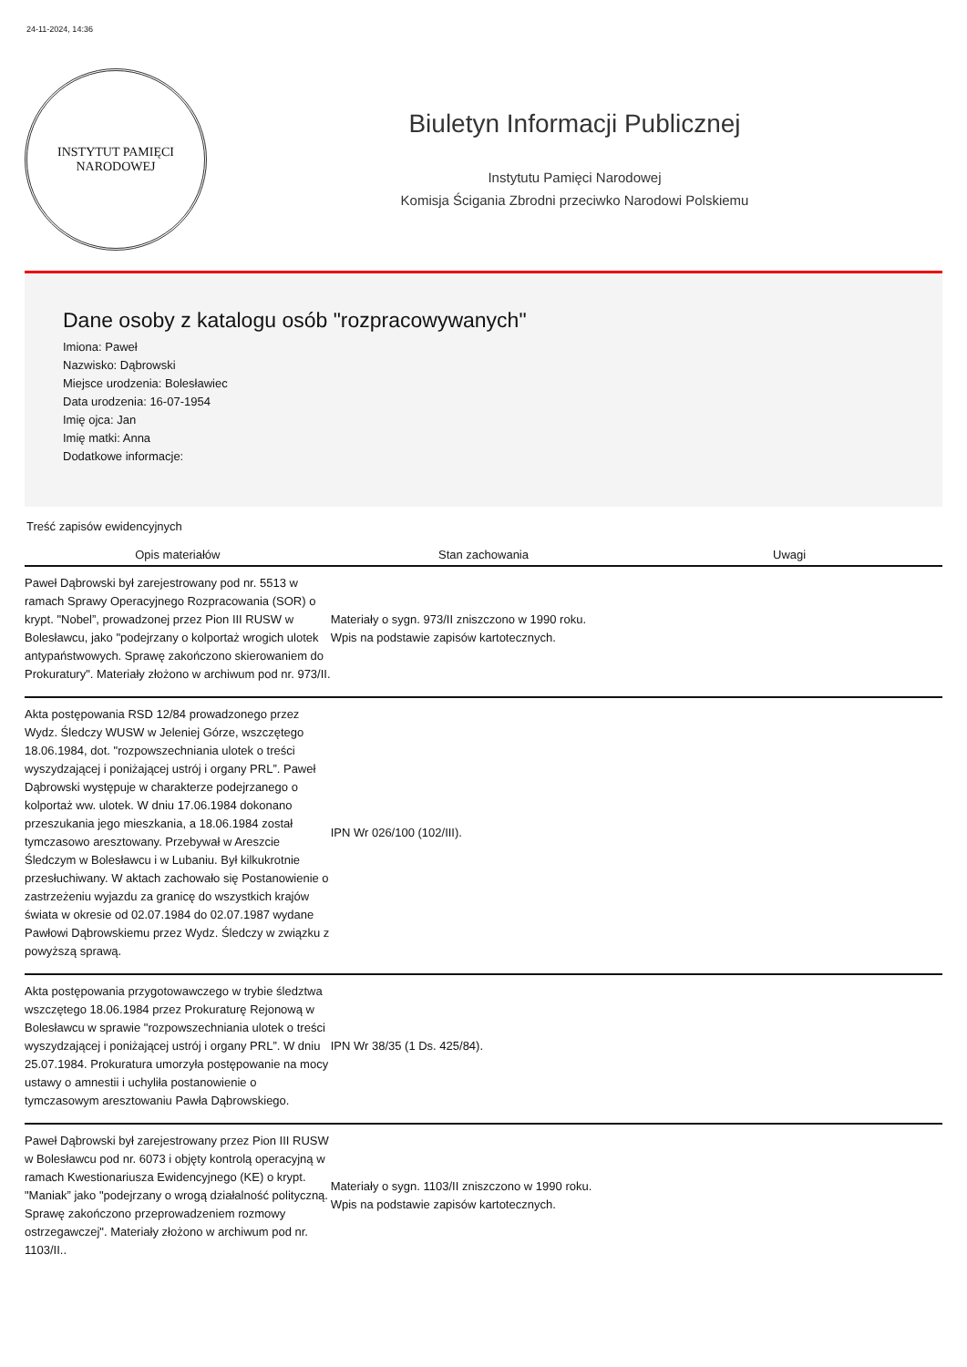24-11-2024, 14:36
INSTYTUT PAMIĘCI
NARODOWEJ
Biuletyn Informacji Publicznej
Instytutu Pamięci Narodowej
Komisja Ścigania Zbrodni przeciwko Narodowi Polskiemu
Dane osoby z katalogu osób "rozpracowywanych"
Imiona: Paweł
Nazwisko: Dąbrowski
Miejsce urodzenia: Bolesławiec
Data urodzenia: 16-07-1954
Imię ojca: Jan
Imię matki: Anna
Dodatkowe informacje:
Treść zapisów ewidencyjnych
| Opis materiałów | Stan zachowania | Uwagi |
| --- | --- | --- |
| Paweł Dąbrowski był zarejestrowany pod nr. 5513 w ramach Sprawy Operacyjnego Rozpracowania (SOR) o krypt. "Nobel”, prowadzonej przez Pion III RUSW w Bolesławcu, jako "podejrzany o kolportaż wrogich ulotek antypaństwowych. Sprawę zakończono skierowaniem do Prokuratury". Materiały złożono w archiwum pod nr. 973/II. | Materiały o sygn. 973/II zniszczono w 1990 roku. Wpis na podstawie zapisów kartotecznych. | |
| Akta postępowania RSD 12/84 prowadzonego przez Wydz. Śledczy WUSW w Jeleniej Górze, wszczętego 18.06.1984, dot. "rozpowszechniania ulotek o treści wyszydzającej i poniżającej ustrój i organy PRL”. Paweł Dąbrowski występuje w charakterze podejrzanego o kolportaż ww. ulotek. W dniu 17.06.1984 dokonano przeszukania jego mieszkania, a 18.06.1984 został tymczasowo aresztowany. Przebywał w Areszcie Śledczym w Bolesławcu i w Lubaniu. Był kilkukrotnie przesłuchiwany. W aktach zachowało się Postanowienie o zastrzeżeniu wyjazdu za granicę do wszystkich krajów świata w okresie od 02.07.1984 do 02.07.1987 wydane Pawłowi Dąbrowskiemu przez Wydz. Śledczy w związku z powyższą sprawą. | IPN Wr 026/100 (102/III). | |
| Akta postępowania przygotowawczego w trybie śledztwa wszczętego 18.06.1984 przez Prokuraturę Rejonową w Bolesławcu w sprawie "rozpowszechniania ulotek o treści wyszydzającej i poniżającej ustrój i organy PRL”. W dniu 25.07.1984. Prokuratura umorzyła postępowanie na mocy ustawy o amnestii i uchyliła postanowienie o tymczasowym aresztowaniu Pawła Dąbrowskiego. | IPN Wr 38/35 (1 Ds. 425/84). | |
| Paweł Dąbrowski był zarejestrowany przez Pion III RUSW w Bolesławcu pod nr. 6073 i objęty kontrolą operacyjną w ramach Kwestionariusza Ewidencyjnego (KE) o krypt. "Maniak” jako "podejrzany o wrogą działalność polityczną. Sprawę zakończono przeprowadzeniem rozmowy ostrzegawczej". Materiały złożono w archiwum pod nr. 1103/II.. | Materiały o sygn. 1103/II zniszczono w 1990 roku. Wpis na podstawie zapisów kartotecznych. | |